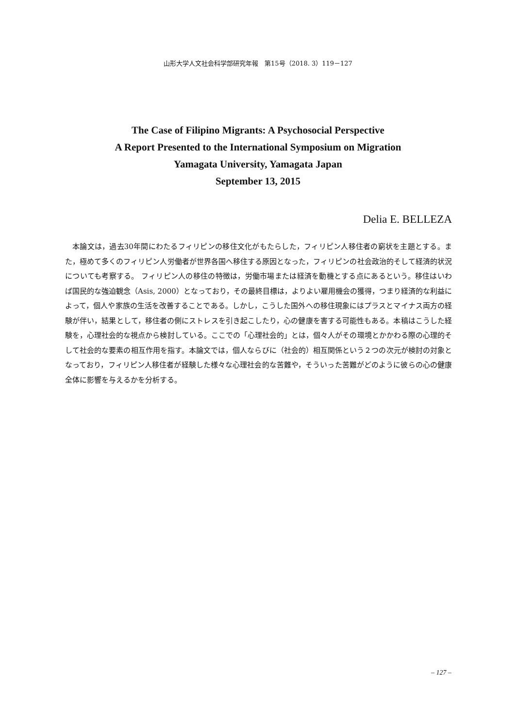山形大学人文社会科学部研究年報　第15号（2018. 3）119－127
The Case of Filipino Migrants: A Psychosocial Perspective
A Report Presented to the International Symposium on Migration
Yamagata University, Yamagata Japan
September 13, 2015
Delia E. BELLEZA
本論文は，過去30年間にわたるフィリピンの移住文化がもたらした，フィリピン人移住者の窮状を主題とする。また，極めて多くのフィリピン人労働者が世界各国へ移住する原因となった，フィリピンの社会政治的そして経済的状況についても考察する。 フィリピン人の移住の特徴は，労働市場または経済を動機とする点にあるという。移住はいわば国民的な強迫観念（Asis, 2000）となっており，その最終目標は，よりよい雇用機会の獲得，つまり経済的な利益によって，個人や家族の生活を改善することである。しかし，こうした国外への移住現象にはプラスとマイナス両方の経験が伴い，結果として，移住者の側にストレスを引き起こしたり，心の健康を害する可能性もある。本稿はこうした経験を，心理社会的な視点から検討している。ここでの「心理社会的」とは，個々人がその環境とかかわる際の心理的そして社会的な要素の相互作用を指す。本論文では，個人ならびに（社会的）相互関係という２つの次元が検討の対象となっており，フィリピン人移住者が経験した様々な心理社会的な苦難や，そういった苦難がどのように彼らの心の健康全体に影響を与えるかを分析する。
– 127 –